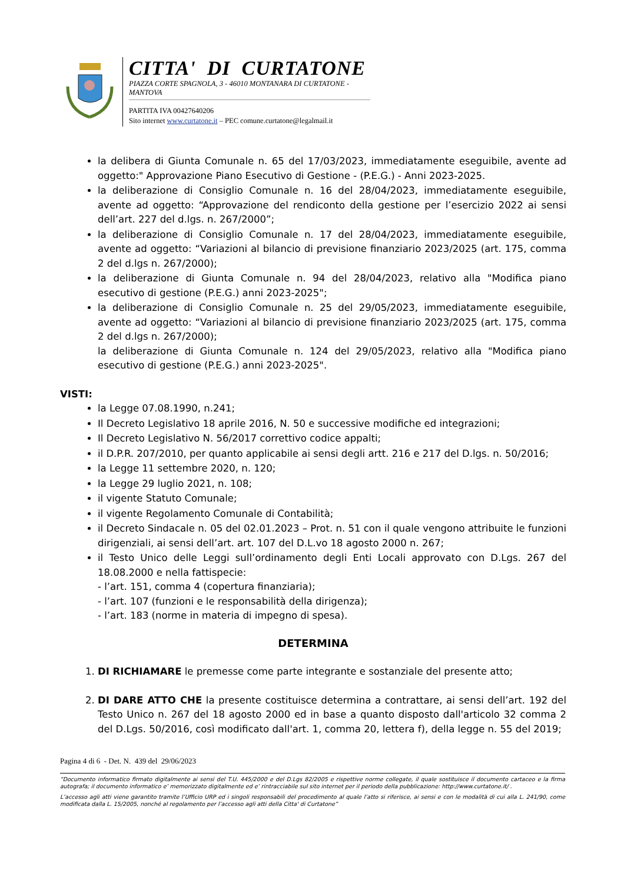CITTA' DI CURTATONE
PIAZZA CORTE SPAGNOLA, 3 - 46010 MONTANARA DI CURTATONE - MANTOVA
PARTITA IVA 00427640206
Sito internet www.curtatone.it – PEC comune.curtatone@legalmail.it
la delibera di Giunta Comunale n. 65 del 17/03/2023, immediatamente eseguibile, avente ad oggetto:" Approvazione Piano Esecutivo di Gestione - (P.E.G.) - Anni 2023-2025.
la deliberazione di Consiglio Comunale n. 16 del 28/04/2023, immediatamente eseguibile, avente ad oggetto: “Approvazione del rendiconto della gestione per l’esercizio 2022 ai sensi dell’art. 227 del d.lgs. n. 267/2000”;
la deliberazione di Consiglio Comunale n. 17 del 28/04/2023, immediatamente eseguibile, avente ad oggetto: “Variazioni al bilancio di previsione finanziario 2023/2025 (art. 175, comma 2 del d.lgs n. 267/2000);
la deliberazione di Giunta Comunale n. 94 del 28/04/2023, relativo alla "Modifica piano esecutivo di gestione (P.E.G.) anni 2023-2025";
la deliberazione di Consiglio Comunale n. 25 del 29/05/2023, immediatamente eseguibile, avente ad oggetto: “Variazioni al bilancio di previsione finanziario 2023/2025 (art. 175, comma 2 del d.lgs n. 267/2000);
la deliberazione di Giunta Comunale n. 124 del 29/05/2023, relativo alla "Modifica piano esecutivo di gestione (P.E.G.) anni 2023-2025".
VISTI:
la Legge 07.08.1990, n.241;
Il Decreto Legislativo 18 aprile 2016, N. 50 e successive modifiche ed integrazioni;
Il Decreto Legislativo N. 56/2017 correttivo codice appalti;
il D.P.R. 207/2010, per quanto applicabile ai sensi degli artt. 216 e 217 del D.lgs. n. 50/2016;
la Legge 11 settembre 2020, n. 120;
la Legge 29 luglio 2021, n. 108;
il vigente Statuto Comunale;
il vigente Regolamento Comunale di Contabilità;
il Decreto Sindacale n. 05 del 02.01.2023 – Prot. n. 51 con il quale vengono attribuite le funzioni dirigenziali, ai sensi dell’art. art. 107 del D.L.vo 18 agosto 2000 n. 267;
il Testo Unico delle Leggi sull’ordinamento degli Enti Locali approvato con D.Lgs. 267 del 18.08.2000 e nella fattispecie:
- l’art. 151, comma 4 (copertura finanziaria);
- l’art. 107 (funzioni e le responsabilità della dirigenza);
- l’art. 183 (norme in materia di impegno di spesa).
DETERMINA
1. DI RICHIAMARE le premesse come parte integrante e sostanziale del presente atto;
2. DI DARE ATTO CHE la presente costituisce determina a contrattare, ai sensi dell’art. 192 del Testo Unico n. 267 del 18 agosto 2000 ed in base a quanto disposto dall'articolo 32 comma 2 del D.Lgs. 50/2016, così modificato dall'art. 1, comma 20, lettera f), della legge n. 55 del 2019;
Pagina 4 di 6 - Det. N. 439 del 29/06/2023
“Documento informatico firmato digitalmente ai sensi del T.U. 445/2000 e del D.Lgs 82/2005 e rispettive norme collegate, il quale sostituisce il documento cartaceo e la firma autografa; il documento informatico e’ memorizzato digitalmente ed e’ rintracciabile sul sito internet per il periodo della pubblicazione: http://www.curtatone.it/ .
L’accesso agli atti viene garantito tramite l’Ufficio URP ed i singoli responsabili del procedimento al quale l’atto si riferisce, ai sensi e con le modalità di cui alla L. 241/90, come modificata dalla L. 15/2005, nonché al regolamento per l’accesso agli atti della Citta' di Curtatone”